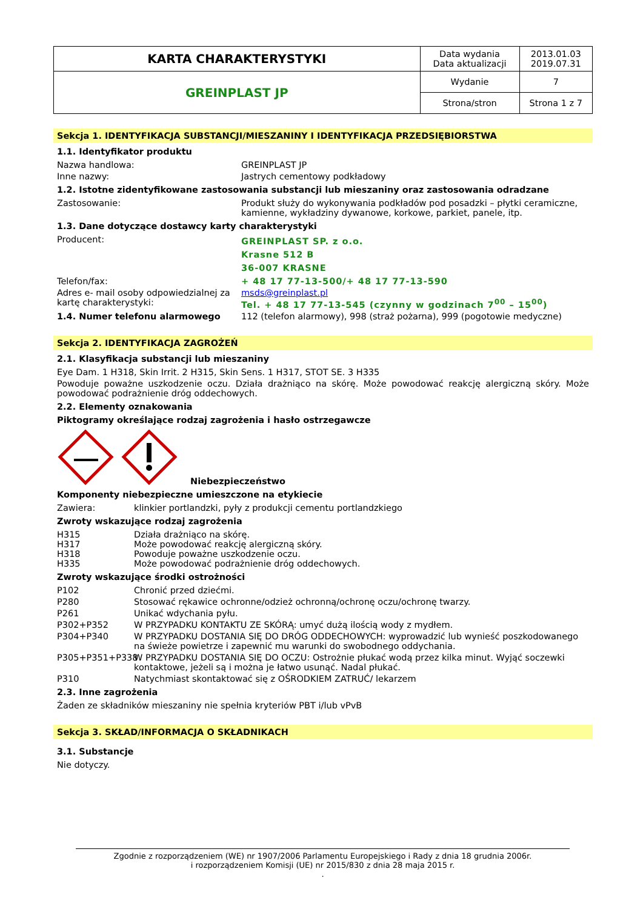| KARTA CHARAKTERYSTYKI | Data wydania Data aktualizacji | 2013.01.03 2019.07.31 |
| GREINPLAST JP | Wydanie | 7 |
| | Strona/stron | Strona 1 z 7 |
Sekcja 1. IDENTYFIKACJA SUBSTANCJI/MIESZANINY I IDENTYFIKACJA PRZEDSIĘBIORSTWA
1.1. Identyfikator produktu
Nazwa handlowa: GREINPLAST JP
Inne nazwy: Jastrych cementowy podkładowy
1.2. Istotne zidentyfikowane zastosowania substancji lub mieszaniny oraz zastosowania odradzane
Zastosowanie: Produkt służy do wykonywania podkładów pod posadzki – płytki ceramiczne, kamienne, wykładziny dywanowe, korkowe, parkiet, panele, itp.
1.3. Dane dotyczące dostawcy karty charakterystyki
Producent:
GREINPLAST SP. z o.o.
Krasne 512 B
36-007 KRASNE
Telefon/fax: + 48 17 77-13-500/+ 48 17 77-13-590
Adres e- mail osoby odpowiedzialnej za kartę charakterystyki:
msds@greinplast.pl
Tel. + 48 17 77-13-545 (czynny w godzinach 7<sup>00</sup> – 15<sup>00</sup>)
1.4. Numer telefonu alarmowego 112 (telefon alarmowy), 998 (straż pożarna), 999 (pogotowie medyczne)
Sekcja 2. IDENTYFIKACJA ZAGROŻEŃ
2.1. Klasyfikacja substancji lub mieszaniny
Eye Dam. 1 H318, Skin Irrit. 2 H315, Skin Sens. 1 H317, STOT SE. 3 H335
Powoduje poważne uszkodzenie oczu. Działa drażniąco na skórę. Może powodować reakcję alergiczną skóry. Może powodować podrażnienie dróg oddechowych.
2.2. Elementy oznakowania
Piktogramy określające rodzaj zagrożenia i hasło ostrzegawcze
Niebezpieczeństwo
Komponenty niebezpieczne umieszczone na etykiecie
Zawiera: klinkier portlandzki, pyły z produkcji cementu portlandzkiego
Zwroty wskazujące rodzaj zagrożenia
H315 Działa drażniąco na skórę.
H317 Może powodować reakcję alergiczną skóry.
H318 Powoduje poważne uszkodzenie oczu.
H335 Może powodować podrażnienie dróg oddechowych.
Zwroty wskazujące środki ostrożności
P102 Chronić przed dziećmi.
P280 Stosować rękawice ochronne/odzież ochronną/ochronę oczu/ochronę twarzy.
P261 Unikać wdychania pyłu.
P302+P352 W PRZYPADKU KONTAKTU ZE SKÓRĄ: umyć dużą ilością wody z mydłem.
P304+P340 W PRZYPADKU DOSTANIA SIĘ DO DRÓG ODDECHOWYCH: wyprowadzić lub wynieść poszkodowanego na świeże powietrze i zapewnić mu warunki do swobodnego oddychania.
P305+P351+P338 W PRZYPADKU DOSTANIA SIĘ DO OCZU: Ostrożnie płukać wodą przez kilka minut. Wyjąć soczewki kontaktowe, jeżeli są i można je łatwo usunąć. Nadal płukać.
P310 Natychmiast skontaktować się z OŚRODKIEM ZATRUĆ/ lekarzem
2.3. Inne zagrożenia
Żaden ze składników mieszaniny nie spełnia kryteriów PBT i/lub vPvB
Sekcja 3. SKŁAD/INFORMACJA O SKŁADNIKACH
3.1. Substancje
Nie dotyczy.
Zgodnie z rozporządzeniem (WE) nr 1907/2006 Parlamentu Europejskiego i Rady z dnia 18 grudnia 2006r.
i rozporządzeniem Komisji (UE) nr 2015/830 z dnia 28 maja 2015 r.
.